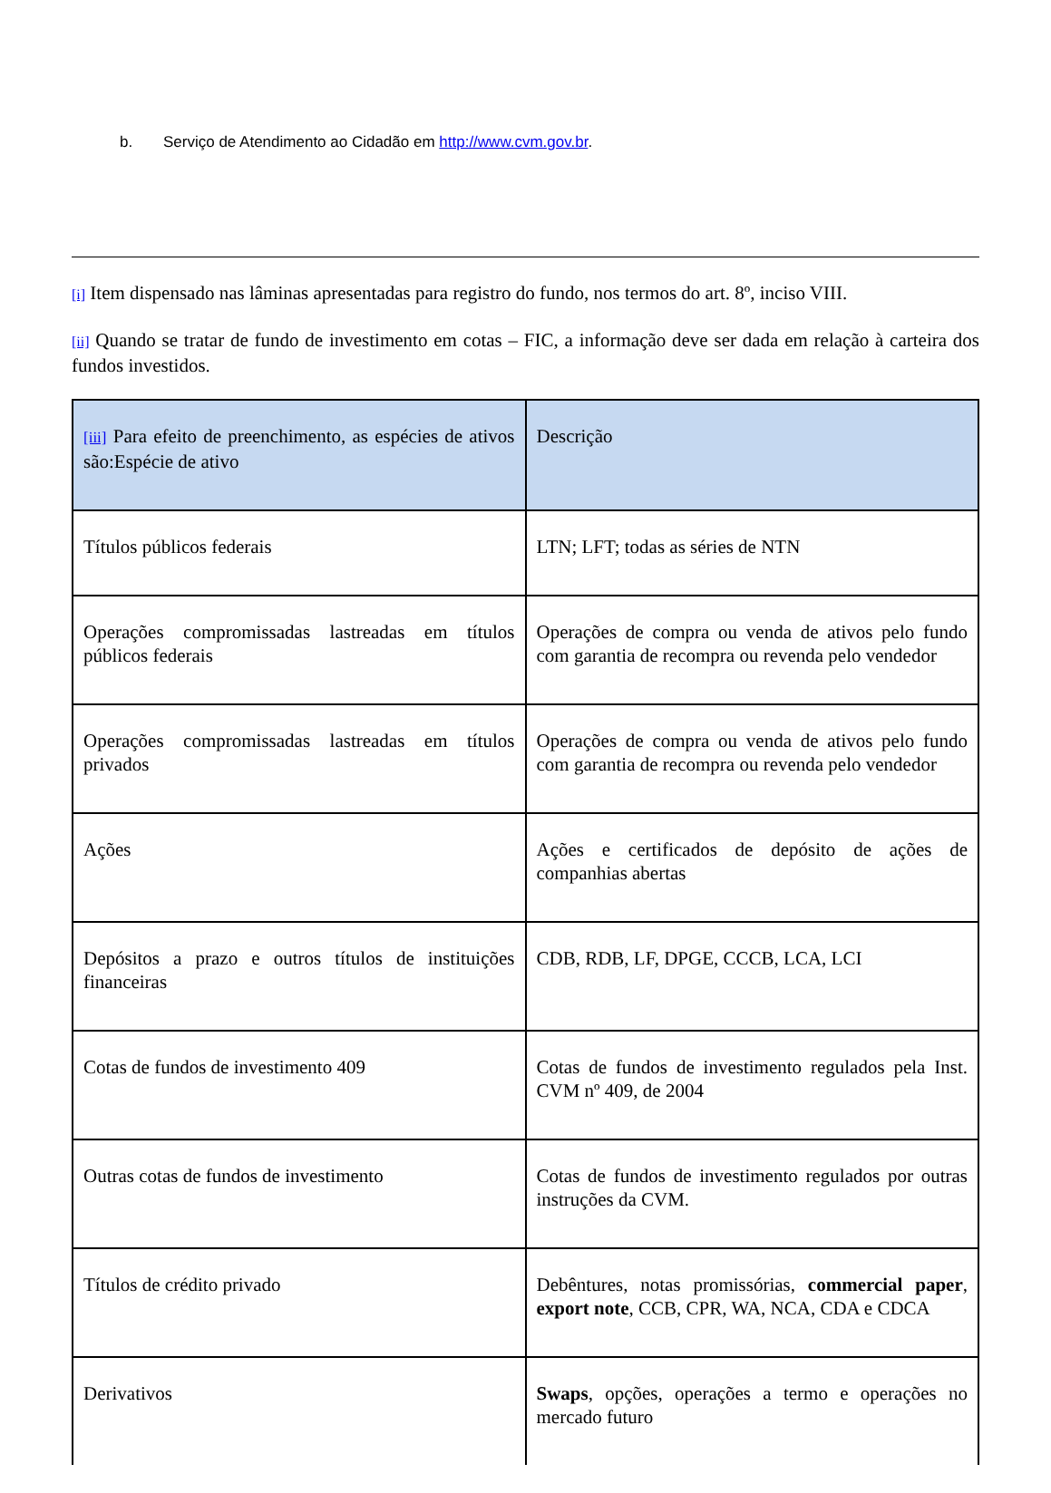b. Serviço de Atendimento ao Cidadão em http://www.cvm.gov.br.
[i] Item dispensado nas lâminas apresentadas para registro do fundo, nos termos do art. 8º, inciso VIII.
[ii] Quando se tratar de fundo de investimento em cotas – FIC, a informação deve ser dada em relação à carteira dos fundos investidos.
| [iii] Para efeito de preenchimento, as espécies de ativos são:Espécie de ativo | Descrição |
| Títulos públicos federais | LTN; LFT; todas as séries de NTN |
| Operações compromissadas lastreadas em títulos públicos federais | Operações de compra ou venda de ativos pelo fundo com garantia de recompra ou revenda pelo vendedor |
| Operações compromissadas lastreadas em títulos privados | Operações de compra ou venda de ativos pelo fundo com garantia de recompra ou revenda pelo vendedor |
| Ações | Ações e certificados de depósito de ações de companhias abertas |
| Depósitos a prazo e outros títulos de instituições financeiras | CDB, RDB, LF, DPGE, CCCB, LCA, LCI |
| Cotas de fundos de investimento 409 | Cotas de fundos de investimento regulados pela Inst. CVM nº 409, de 2004 |
| Outras cotas de fundos de investimento | Cotas de fundos de investimento regulados por outras instruções da CVM. |
| Títulos de crédito privado | Debêntures, notas promissórias, commercial paper , export note , CCB, CPR, WA, NCA, CDA e CDCA |
| Derivativos | Swaps , opções, operações a termo e operações no mercado futuro |